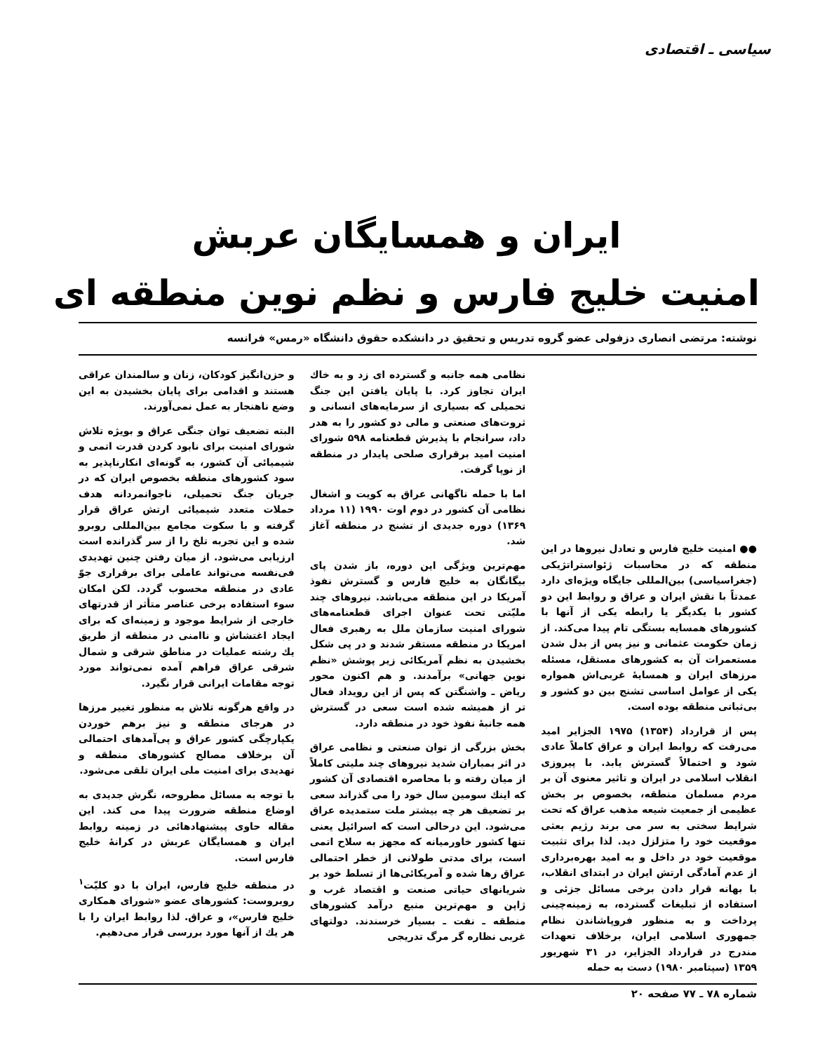سیاسی ـ اقتصادی
ایران و همسایگان عربش
امنیت خلیج فارس و نظم نوین منطقه ای
نوشته: مرتضی انصاری دزفولی عضو گروه تدریس و تحقیق در دانشکده حقوق دانشگاه «رمس» فرانسه
●● امنیت خلیج فارس و تعادل نیروها در این منطقه که در محاسبات ژئواستراتژیکی (جغراسیاسی) بین‌المللی جایگاه ویژه‌ای دارد عمدتاً با نقش ایران و عراق و روابط این دو کشور با یکدیگر یا رابطه یکی از آنها با کشورهای همسایه بستگی تام پیدا می‌کند. از زمان حکومت عثمانی و نیز پس از بدل شدن مستعمرات آن به کشورهای مستقل، مسئله مرزهای ایران و همسایهٔ غربی‌اش همواره یکی از عوامل اساسی تشنج بین دو کشور و بی‌ثباتی منطقه بوده است.
پس از قرارداد (۱۳۵۴) ۱۹۷۵ الجزایر امید می‌رفت که روابط ایران و عراق کاملاً عادی شود و احتمالاً گسترش یابد. با پیروزی انقلاب اسلامی در ایران و تاثیر معنوی آن بر مردم مسلمان منطقه، بخصوص بر بخش عظیمی از جمعیت شیعه مذهب عراق که تحت شرایط سختی به سر می برند رژیم بعثی موقعیت خود را متزلزل دید. لذا برای تثبیت موقعیت خود در داخل و به امید بهره‌برداری از عدم آمادگی ارتش ایران در ابتدای انقلاب، با بهانه قرار دادن برخی مسائل جزئی و استفاده از تبلیغات گسترده، به زمینه‌چینی پرداخت و به منظور فروپاشاندن نظام جمهوری اسلامی ایران، برخلاف تعهدات مندرج در قرارداد الجزایر، در ۳۱ شهریور ۱۳۵۹ (سپتامبر ۱۹۸۰) دست به حمله
نظامی همه جانبه و گسترده ای زد و به خاك ایران تجاوز کرد. با پایان یافتن این جنگ تحمیلی که بسیاری از سرمایه‌های انسانی و ثروت‌های صنعتی و مالی دو کشور را به هدر داد، سرانجام با پذیرش قطعنامه ۵۹۸ شورای امنیت امید برقراری صلحی پایدار در منطقه از نوپا گرفت.
اما با حمله ناگهانی عراق به کویت و اشغال نظامی آن کشور در دوم اوت ۱۹۹۰ (۱۱ مرداد ۱۳۶۹) دوره جدیدی از تشنج در منطقه آغاز شد.
مهم‌ترین ویژگی این دوره، باز شدن پای بیگانگان به خلیج فارس و گسترش نفوذ آمریکا در این منطقه می‌باشد. نیروهای چند ملیّتی تحت عنوان اجرای قطعنامه‌های شورای امنیت سازمان ملل به رهبری فعال امریکا در منطقه مستقر شدند و در پی شکل بخشیدن به نظم آمریکائی زیر پوشش «نظم نوین جهانی» برآمدند. و هم اکنون محور ریاض ـ واشنگتن که پس از این رویداد فعال تر از همیشه شده است سعی در گسترش همه جانبهٔ نفوذ خود در منطقه دارد.
بخش بزرگی از توان صنعتی و نظامی عراق در اثر بمباران شدید نیروهای چند ملیتی کاملاً از میان رفته و با محاصره اقتصادی آن کشور که اینك سومین سال خود را می گذراند سعی بر تضعیف هر چه بیشتر ملت ستمدیده عراق می‌شود. این درحالی است که اسرائیل یعنی تنها کشور خاورمیانه که مجهز به سلاح اتمی است، برای مدتی طولانی از خطر احتمالی عراق رها شده و آمریکائی‌ها از تسلط خود بر شریانهای حیاتی صنعت و اقتصاد غرب و ژاپن و مهم‌ترین منبع درآمد کشورهای منطقه ـ نفت ـ بسیار خرسندند. دولتهای غربی نظاره گر مرگ تدریجی
و حزن‌انگیز کودکان، زنان و سالمندان عراقی هستند و اقدامی برای پایان بخشیدن به این وضع ناهنجار به عمل نمی‌آورند.
البته تضعیف توان جنگی عراق و بویژه تلاش شورای امنیت برای نابود کردن قدرت اتمی و شیمیائی آن کشور، به گونه‌ای انکارناپذیر به سود کشورهای منطقه بخصوص ایران که در جریان جنگ تحمیلی، ناجوانمردانه هدف حملات متعدد شیمیائی ارتش عراق قرار گرفته و با سکوت مجامع بین‌المللی روبرو شده و این تجربه تلخ را از سر گذرانده است ارزیابی می‌شود. از میان رفتن چنین تهدیدی فی‌نفسه می‌تواند عاملی برای برقراری جوّ عادی در منطقه محسوب گردد. لکن امکان سوء استفاده برخی عناصر متأثر از قدرتهای خارجی از شرایط موجود و زمینه‌ای که برای ایجاد اغتشاش و ناامنی در منطقه از طریق یك رشته عملیات در مناطق شرقی و شمال شرقی عراق فراهم آمده نمی‌تواند مورد توجه مقامات ایرانی قرار نگیرد.
در واقع هرگونه تلاش به منظور تغییر مرزها در هرجای منطقه و نیز برهم خوردن یکپارچگی کشور عراق و پی‌آمدهای احتمالی آن برخلاف مصالح کشورهای منطقه و تهدیدی برای امنیت ملی ایران تلقی می‌شود.
با توجه به مسائل مطروحه، نگرش جدیدی به اوضاع منطقه ضرورت پیدا می کند. این مقاله حاوی پیشنهادهائی در زمینه روابط ایران و همسایگان عربش در کرانهٔ خلیج فارس است.
در منطقه خلیج فارس، ایران با دو کلیّت<sup>۱</sup> روبروست: کشورهای عضو «شورای همکاری خلیج فارس»، و عراق. لذا روابط ایران را با هر یك از آنها مورد بررسی قرار می‌دهیم.
شماره ۷۸ ـ ۷۷ صفحه ۲۰